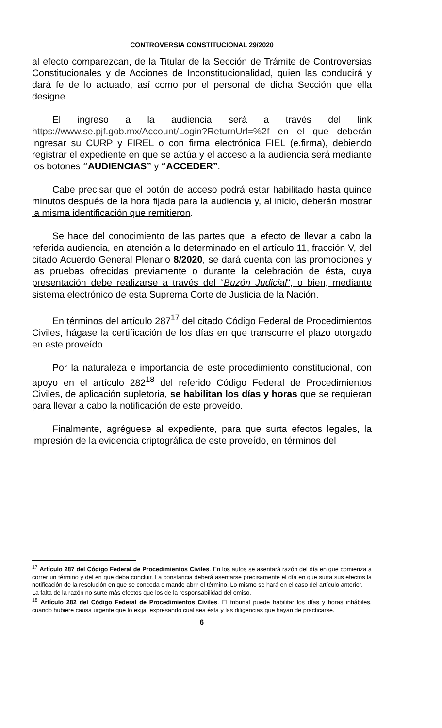CONTROVERSIA CONSTITUCIONAL 29/2020
al efecto comparezcan, de la Titular de la Sección de Trámite de Controversias Constitucionales y de Acciones de Inconstitucionalidad, quien las conducirá y dará fe de lo actuado, así como por el personal de dicha Sección que ella designe.
El ingreso a la audiencia será a través del link https://www.se.pjf.gob.mx/Account/Login?ReturnUrl=%2f en el que deberán ingresar su CURP y FIREL o con firma electrónica FIEL (e.firma), debiendo registrar el expediente en que se actúa y el acceso a la audiencia será mediante los botones “AUDIENCIAS” y “ACCEDER”.
Cabe precisar que el botón de acceso podrá estar habilitado hasta quince minutos después de la hora fijada para la audiencia y, al inicio, deberán mostrar la misma identificación que remitieron.
Se hace del conocimiento de las partes que, a efecto de llevar a cabo la referida audiencia, en atención a lo determinado en el artículo 11, fracción V, del citado Acuerdo General Plenario 8/2020, se dará cuenta con las promociones y las pruebas ofrecidas previamente o durante la celebración de ésta, cuya presentación debe realizarse a través del “Buzón Judicial”, o bien, mediante sistema electrónico de esta Suprema Corte de Justicia de la Nación.
En términos del artículo 287<sup>17</sup> del citado Código Federal de Procedimientos Civiles, hágase la certificación de los días en que transcurre el plazo otorgado en este proveído.
Por la naturaleza e importancia de este procedimiento constitucional, con apoyo en el artículo 282<sup>18</sup> del referido Código Federal de Procedimientos Civiles, de aplicación supletoria, se habilitan los días y horas que se requieran para llevar a cabo la notificación de este proveído.
Finalmente, agréguese al expediente, para que surta efectos legales, la impresión de la evidencia criptográfica de este proveído, en términos del
<sup>17</sup> Artículo 287 del Código Federal de Procedimientos Civiles. En los autos se asentará razón del día en que comienza a correr un término y del en que deba concluir. La constancia deberá asentarse precisamente el día en que surta sus efectos la notificación de la resolución en que se conceda o mande abrir el término. Lo mismo se hará en el caso del artículo anterior.
La falta de la razón no surte más efectos que los de la responsabilidad del omiso.
<sup>18</sup> Artículo 282 del Código Federal de Procedimientos Civiles. El tribunal puede habilitar los días y horas inhábiles, cuando hubiere causa urgente que lo exija, expresando cual sea ésta y las diligencias que hayan de practicarse.
6